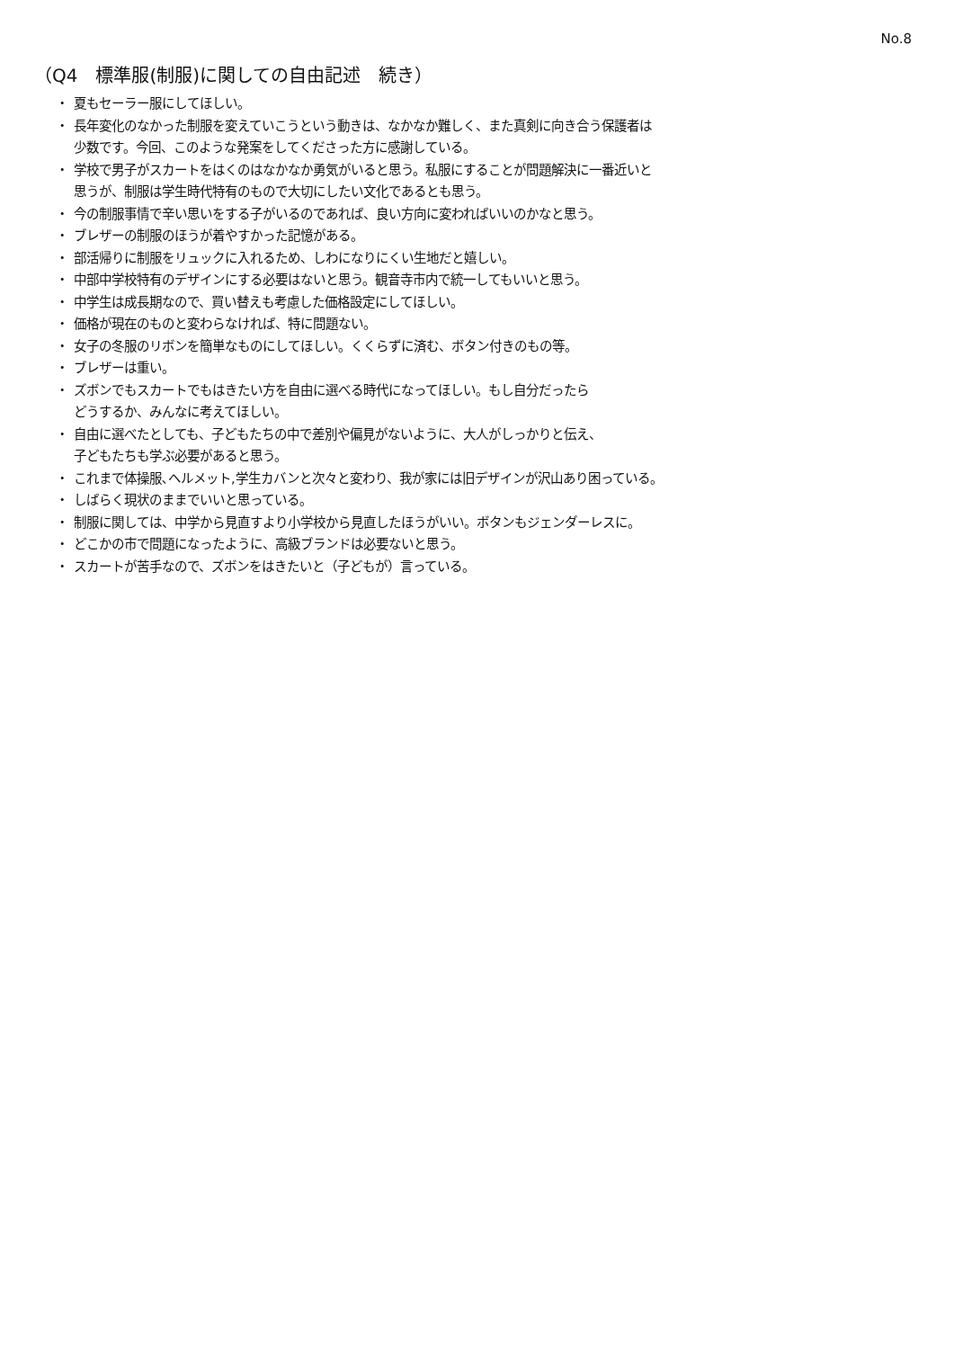No.8
（Q4　標準服(制服)に関しての自由記述　続き）
・ 夏もセーラー服にしてほしい。
・ 長年変化のなかった制服を変えていこうという動きは、なかなか難しく、また真剣に向き合う保護者は
少数です。今回、このような発案をしてくださった方に感謝している。
・ 学校で男子がスカートをはくのはなかなか勇気がいると思う。私服にすることが問題解決に一番近いと
思うが、制服は学生時代特有のもので大切にしたい文化であるとも思う。
・ 今の制服事情で辛い思いをする子がいるのであれば、良い方向に変わればいいのかなと思う。
・ ブレザーの制服のほうが着やすかった記憶がある。
・ 部活帰りに制服をリュックに入れるため、しわになりにくい生地だと嬉しい。
・ 中部中学校特有のデザインにする必要はないと思う。観音寺市内で統一してもいいと思う。
・ 中学生は成長期なので、買い替えも考慮した価格設定にしてほしい。
・ 価格が現在のものと変わらなければ、特に問題ない。
・ 女子の冬服のリボンを簡単なものにしてほしい。くくらずに済む、ボタン付きのもの等。
・ ブレザーは重い。
・ ズボンでもスカートでもはきたい方を自由に選べる時代になってほしい。もし自分だったら
どうするか、みんなに考えてほしい。
・ 自由に選べたとしても、子どもたちの中で差別や偏見がないように、大人がしっかりと伝え、
子どもたちも学ぶ必要があると思う。
・ これまで体操服､ヘルメット,学生カバンと次々と変わり、我が家には旧デザインが沢山あり困っている。
・ しばらく現状のままでいいと思っている。
・ 制服に関しては、中学から見直すより小学校から見直したほうがいい。ボタンもジェンダーレスに。
・ どこかの市で問題になったように、高級ブランドは必要ないと思う。
・ スカートが苦手なので、ズボンをはきたいと（子どもが）言っている。